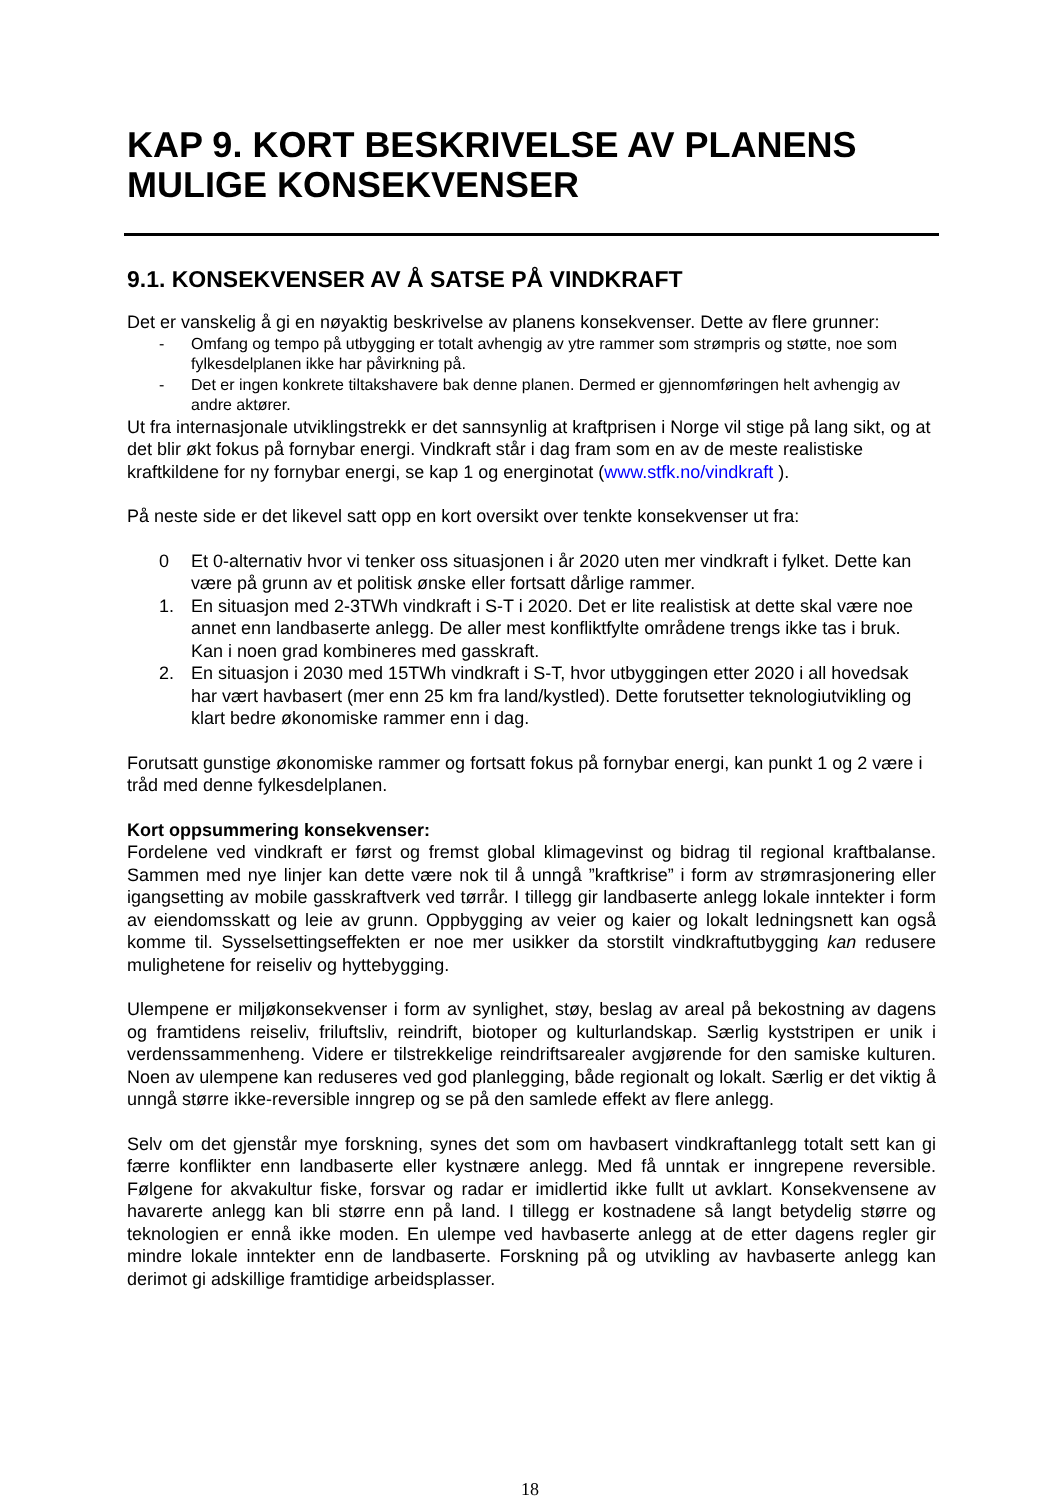KAP 9. KORT BESKRIVELSE AV PLANENS MULIGE KONSEKVENSER
9.1. KONSEKVENSER AV Å SATSE PÅ VINDKRAFT
Det er vanskelig å gi en nøyaktig beskrivelse av planens konsekvenser. Dette av flere grunner:
- Omfang og tempo på utbygging er totalt avhengig av ytre rammer som strømpris og støtte, noe som fylkesdelplanen ikke har påvirkning på.
- Det er ingen konkrete tiltakshavere bak denne planen. Dermed er gjennomføringen helt avhengig av andre aktører.
Ut fra internasjonale utviklingstrekk er det sannsynlig at kraftprisen i Norge vil stige på lang sikt, og at det blir økt fokus på fornybar energi. Vindkraft står i dag fram som en av de meste realistiske kraftkildene for ny fornybar energi, se kap 1 og energinotat (www.stfk.no/vindkraft ).
På neste side er det likevel satt opp en kort oversikt over tenkte konsekvenser ut fra:
0 Et 0-alternativ hvor vi tenker oss situasjonen i år 2020 uten mer vindkraft i fylket. Dette kan være på grunn av et politisk ønske eller fortsatt dårlige rammer.
1. En situasjon med 2-3TWh vindkraft i S-T i 2020. Det er lite realistisk at dette skal være noe annet enn landbaserte anlegg. De aller mest konfliktfylte områdene trengs ikke tas i bruk. Kan i noen grad kombineres med gasskraft.
2. En situasjon i 2030 med 15TWh vindkraft i S-T, hvor utbyggingen etter 2020 i all hovedsak har vært havbasert (mer enn 25 km fra land/kystled). Dette forutsetter teknologiutvikling og klart bedre økonomiske rammer enn i dag.
Forutsatt gunstige økonomiske rammer og fortsatt fokus på fornybar energi, kan punkt 1 og 2 være i tråd med denne fylkesdelplanen.
Kort oppsummering konsekvenser:
Fordelene ved vindkraft er først og fremst global klimagevinst og bidrag til regional kraftbalanse. Sammen med nye linjer kan dette være nok til å unngå ”kraftkrise” i form av strømrasjonering eller igangsetting av mobile gasskraftverk ved tørrår. I tillegg gir landbaserte anlegg lokale inntekter i form av eiendomsskatt og leie av grunn. Oppbygging av veier og kaier og lokalt ledningsnett kan også komme til. Sysselsettingseffekten er noe mer usikker da storstilt vindkraftutbygging kan redusere mulighetene for reiseliv og hyttebygging.
Ulempene er miljøkonsekvenser i form av synlighet, støy, beslag av areal på bekostning av dagens og framtidens reiseliv, friluftsliv, reindrift, biotoper og kulturlandskap. Særlig kyststripen er unik i verdenssammenheng. Videre er tilstrekkelige reindriftsarealer avgjørende for den samiske kulturen. Noen av ulempene kan reduseres ved god planlegging, både regionalt og lokalt. Særlig er det viktig å unngå større ikke-reversible inngrep og se på den samlede effekt av flere anlegg.
Selv om det gjenstår mye forskning, synes det som om havbasert vindkraftanlegg totalt sett kan gi færre konflikter enn landbaserte eller kystnære anlegg. Med få unntak er inngrepene reversible. Følgene for akvakultur fiske, forsvar og radar er imidlertid ikke fullt ut avklart. Konsekvensene av havarerte anlegg kan bli større enn på land. I tillegg er kostnadene så langt betydelig større og teknologien er ennå ikke moden. En ulempe ved havbaserte anlegg at de etter dagens regler gir mindre lokale inntekter enn de landbaserte. Forskning på og utvikling av havbaserte anlegg kan derimot gi adskillige framtidige arbeidsplasser.
18